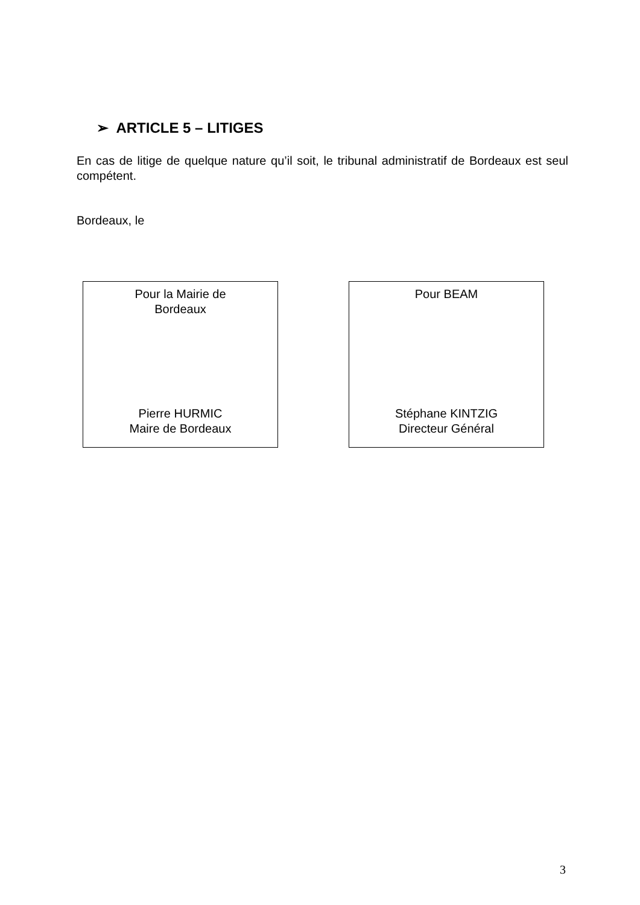➢ ARTICLE 5 – LITIGES
En cas de litige de quelque nature qu’il soit, le tribunal administratif de Bordeaux est seul compétent.
Bordeaux, le
Pour la Mairie de
Bordeaux
Pierre HURMIC
Maire de Bordeaux
Pour BEAM
Stéphane KINTZIG
Directeur Général
3